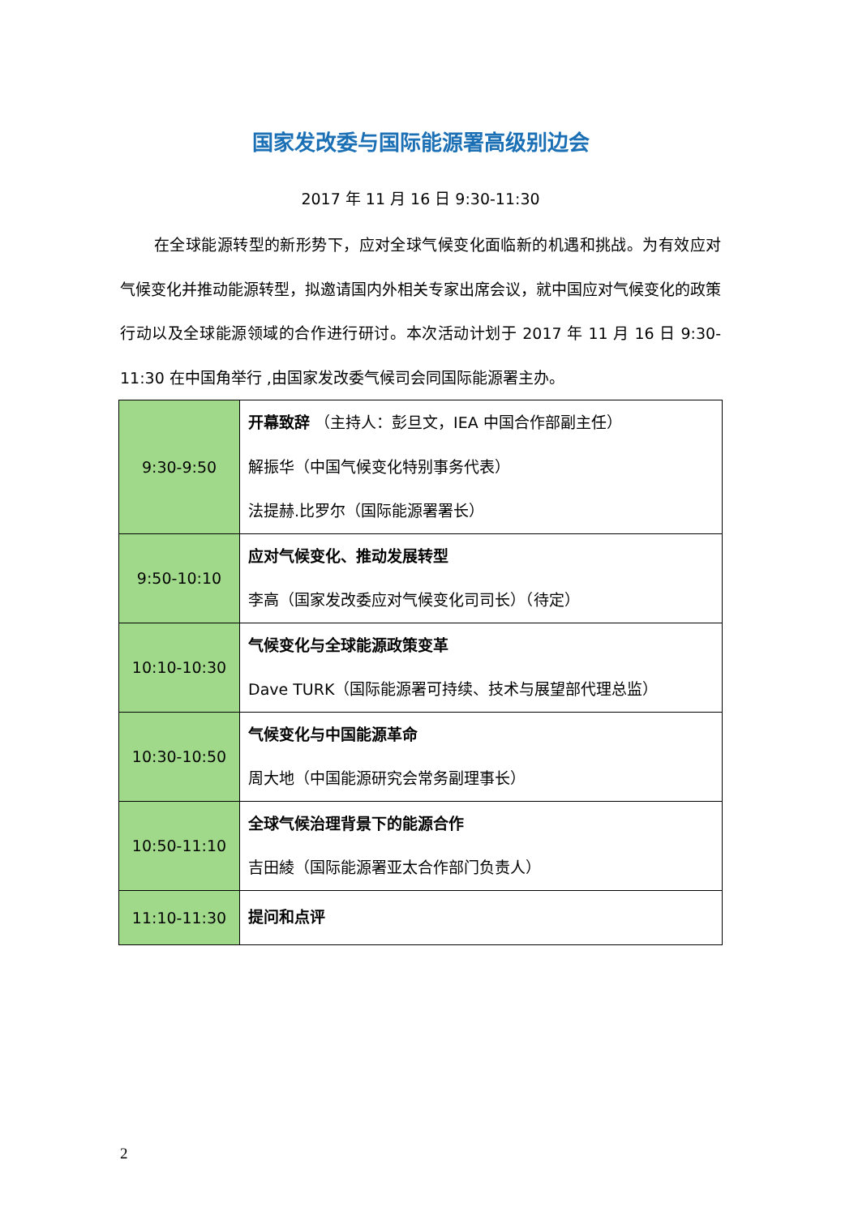国家发改委与国际能源署高级别边会
2017 年 11 月 16 日 9:30-11:30
在全球能源转型的新形势下，应对全球气候变化面临新的机遇和挑战。为有效应对气候变化并推动能源转型，拟邀请国内外相关专家出席会议，就中国应对气候变化的政策行动以及全球能源领域的合作进行研讨。本次活动计划于 2017 年 11 月 16 日 9:30-11:30 在中国角举行 ,由国家发改委气候司会同国际能源署主办。
| 9:30-9:50 | 开幕致辞 （主持人：彭旦文，IEA 中国合作部副主任） 解振华（中国气候变化特别事务代表） 法提赫.比罗尔（国际能源署署长） |
| 9:50-10:10 | 应对气候变化、推动发展转型 李高（国家发改委应对气候变化司司长）（待定） |
| 10:10-10:30 | 气候变化与全球能源政策变革 Dave TURK（国际能源署可持续、技术与展望部代理总监） |
| 10:30-10:50 | 气候变化与中国能源革命 周大地（中国能源研究会常务副理事长） |
| 10:50-11:10 | 全球气候治理背景下的能源合作 吉田綾（国际能源署亚太合作部门负责人） |
| 11:10-11:30 | 提问和点评 |
2